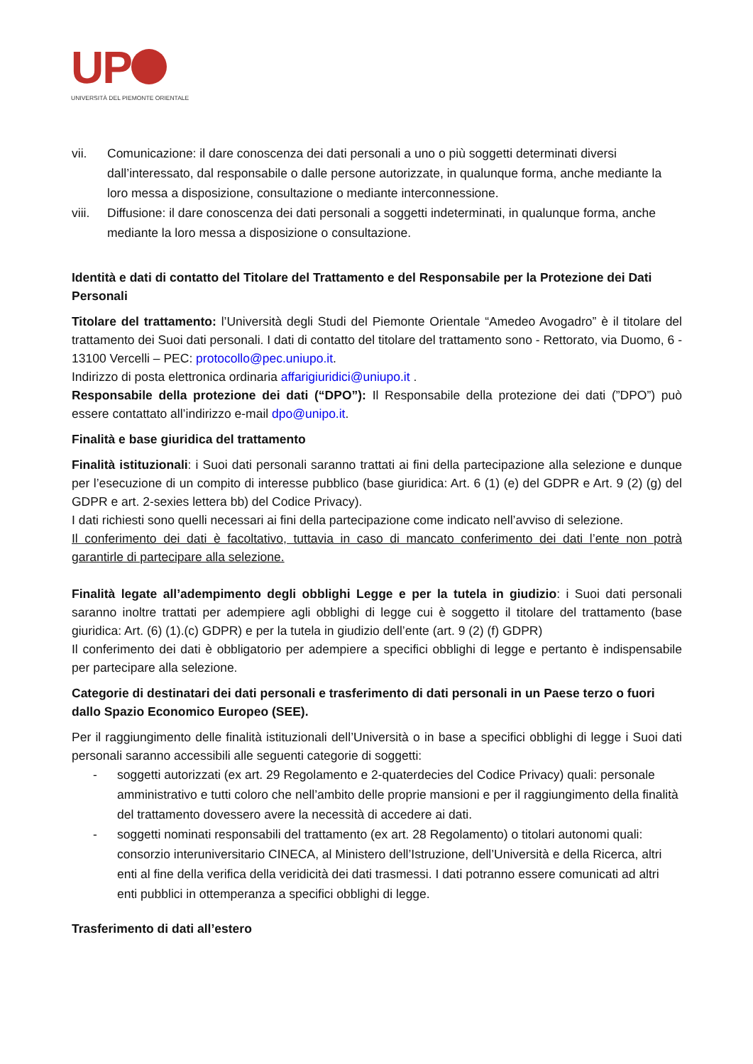UP
UNIVERSITÀ DEL PIEMONTE ORIENTALE
vii. Comunicazione: il dare conoscenza dei dati personali a uno o più soggetti determinati diversi dall’interessato, dal responsabile o dalle persone autorizzate, in qualunque forma, anche mediante la loro messa a disposizione, consultazione o mediante interconnessione.
viii. Diffusione: il dare conoscenza dei dati personali a soggetti indeterminati, in qualunque forma, anche mediante la loro messa a disposizione o consultazione.
Identità e dati di contatto del Titolare del Trattamento e del Responsabile per la Protezione dei Dati Personali
Titolare del trattamento: l’Università degli Studi del Piemonte Orientale “Amedeo Avogadro” è il titolare del trattamento dei Suoi dati personali. I dati di contatto del titolare del trattamento sono - Rettorato, via Duomo, 6 - 13100 Vercelli – PEC: protocollo@pec.uniupo.it.
Indirizzo di posta elettronica ordinaria affarigiuridici@uniupo.it .
Responsabile della protezione dei dati (“DPO”): Il Responsabile della protezione dei dati (”DPO”) può essere contattato all’indirizzo e-mail dpo@unipo.it.
Finalità e base giuridica del trattamento
Finalità istituzionali: i Suoi dati personali saranno trattati ai fini della partecipazione alla selezione e dunque per l’esecuzione di un compito di interesse pubblico (base giuridica: Art. 6 (1) (e) del GDPR e Art. 9 (2) (g) del GDPR e art. 2-sexies lettera bb) del Codice Privacy).
I dati richiesti sono quelli necessari ai fini della partecipazione come indicato nell’avviso di selezione.
Il conferimento dei dati è facoltativo, tuttavia in caso di mancato conferimento dei dati l’ente non potrà garantirle di partecipare alla selezione.
Finalità legate all’adempimento degli obblighi Legge e per la tutela in giudizio: i Suoi dati personali saranno inoltre trattati per adempiere agli obblighi di legge cui è soggetto il titolare del trattamento (base giuridica: Art. (6) (1).(c) GDPR) e per la tutela in giudizio dell’ente (art. 9 (2) (f) GDPR)
Il conferimento dei dati è obbligatorio per adempiere a specifici obblighi di legge e pertanto è indispensabile per partecipare alla selezione.
Categorie di destinatari dei dati personali e trasferimento di dati personali in un Paese terzo o fuori dallo Spazio Economico Europeo (SEE).
Per il raggiungimento delle finalità istituzionali dell’Università o in base a specifici obblighi di legge i Suoi dati personali saranno accessibili alle seguenti categorie di soggetti:
- soggetti autorizzati (ex art. 29 Regolamento e 2-quaterdecies del Codice Privacy) quali: personale amministrativo e tutti coloro che nell’ambito delle proprie mansioni e per il raggiungimento della finalità del trattamento dovessero avere la necessità di accedere ai dati.
- soggetti nominati responsabili del trattamento (ex art. 28 Regolamento) o titolari autonomi quali: consorzio interuniversitario CINECA, al Ministero dell’Istruzione, dell’Università e della Ricerca, altri enti al fine della verifica della veridicità dei dati trasmessi. I dati potranno essere comunicati ad altri enti pubblici in ottemperanza a specifici obblighi di legge.
Trasferimento di dati all’estero